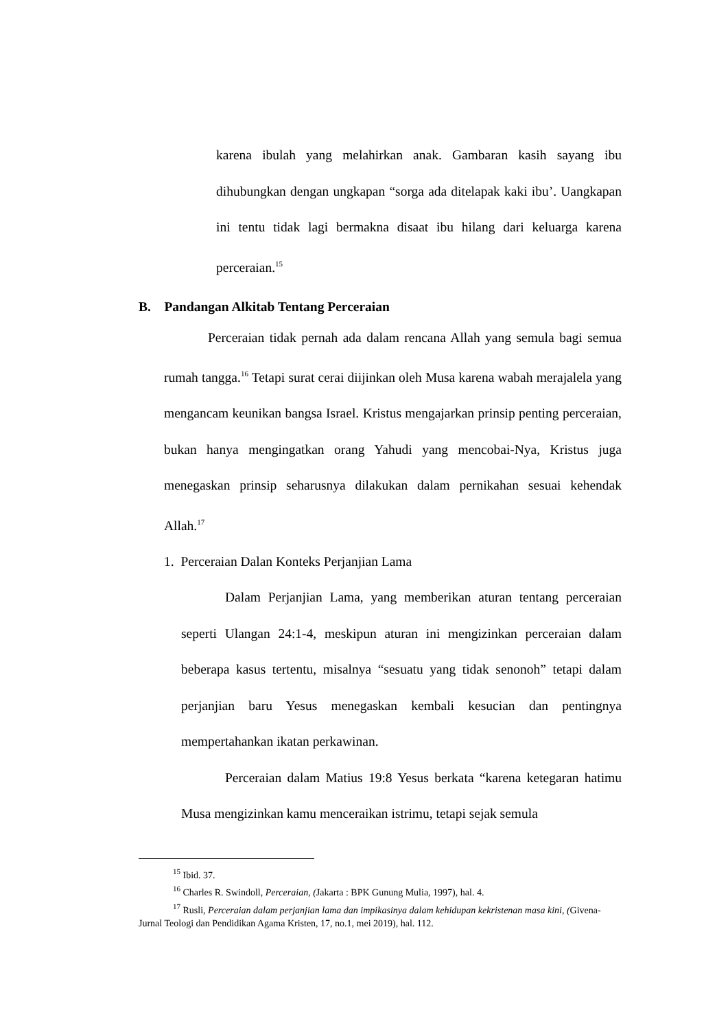karena ibulah yang melahirkan anak. Gambaran kasih sayang ibu dihubungkan dengan ungkapan “sorga ada ditelapak kaki ibu’. Uangkapan ini tentu tidak lagi bermakna disaat ibu hilang dari keluarga karena perceraian.<sup>15</sup>
B. Pandangan Alkitab Tentang Perceraian
Perceraian tidak pernah ada dalam rencana Allah yang semula bagi semua rumah tangga.<sup>16</sup> Tetapi surat cerai diijinkan oleh Musa karena wabah merajalela yang mengancam keunikan bangsa Israel. Kristus mengajarkan prinsip penting perceraian, bukan hanya mengingatkan orang Yahudi yang mencobai-Nya, Kristus juga menegaskan prinsip seharusnya dilakukan dalam pernikahan sesuai kehendak Allah.<sup>17</sup>
1. Perceraian Dalan Konteks Perjanjian Lama
Dalam Perjanjian Lama, yang memberikan aturan tentang perceraian seperti Ulangan 24:1-4, meskipun aturan ini mengizinkan perceraian dalam beberapa kasus tertentu, misalnya “sesuatu yang tidak senonoh” tetapi dalam perjanjian baru Yesus menegaskan kembali kesucian dan pentingnya mempertahankan ikatan perkawinan.
Perceraian dalam Matius 19:8 Yesus berkata “karena ketegaran hatimu Musa mengizinkan kamu menceraikan istrimu, tetapi sejak semula
<sup>15</sup> Ibid. 37.
<sup>16</sup> Charles R. Swindoll, Perceraian, (Jakarta : BPK Gunung Mulia, 1997), hal. 4.
<sup>17</sup> Rusli, Perceraian dalam perjanjian lama dan impikasinya dalam kehidupan kekristenan masa kini, (Givena-Jurnal Teologi dan Pendidikan Agama Kristen, 17, no.1, mei 2019), hal. 112.